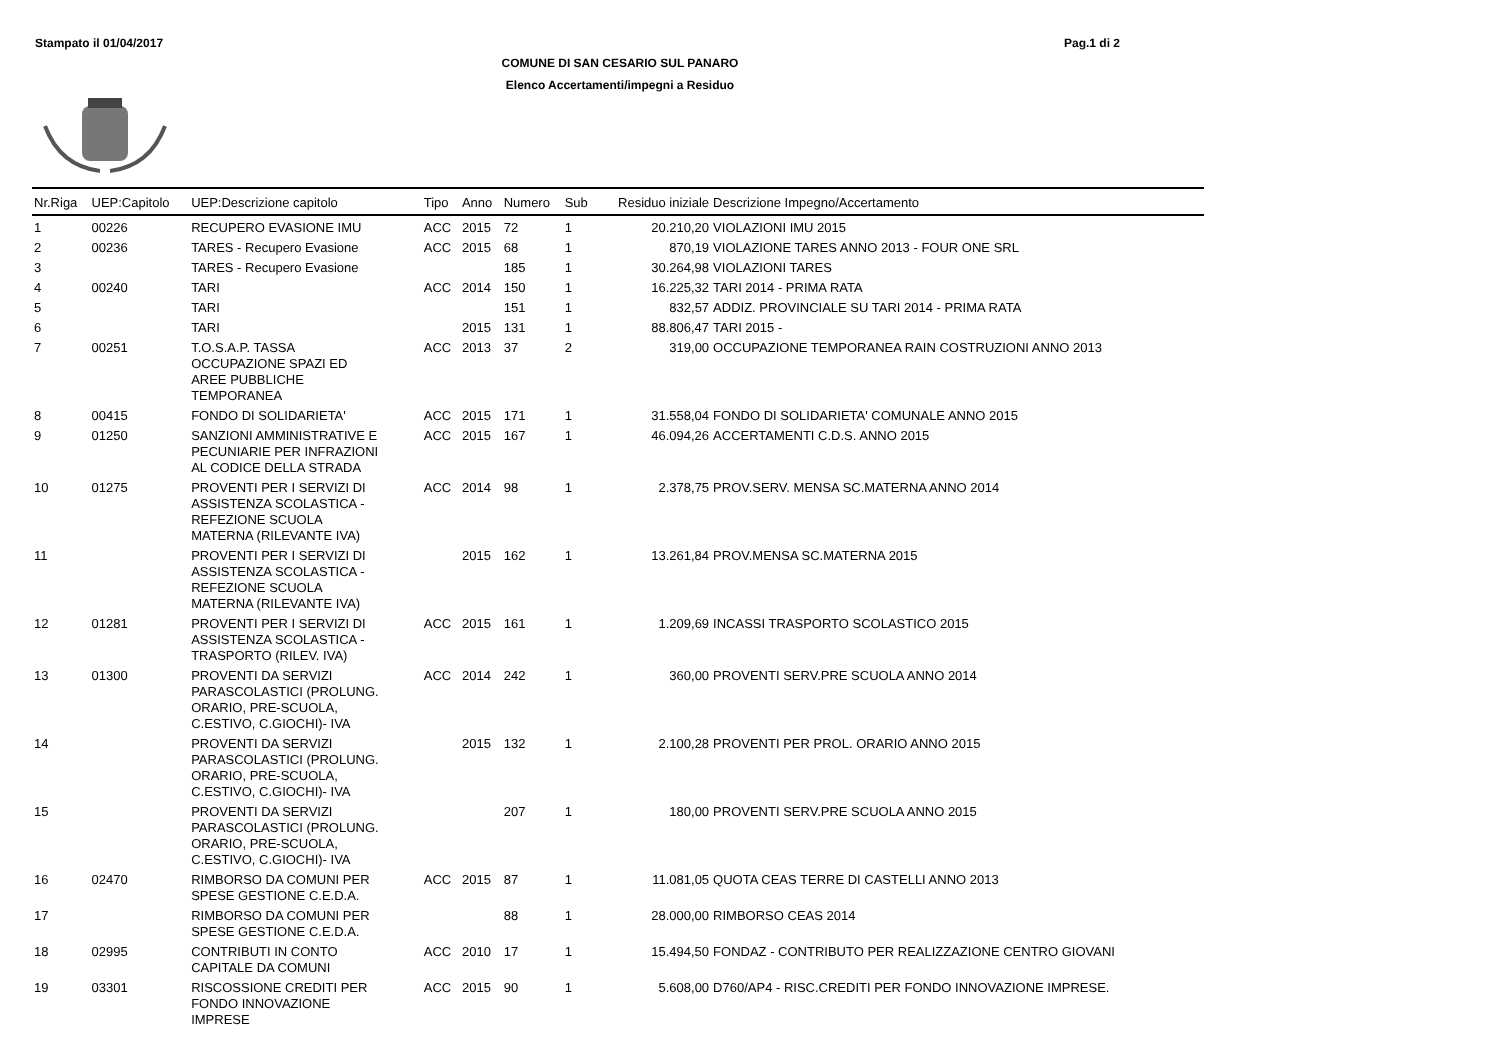Stampato il 01/04/2017 Pag.1 di 2
COMUNE DI SAN CESARIO SUL PANARO
Elenco Accertamenti/impegni a Residuo
| Nr.Riga | UEP:Capitolo | UEP:Descrizione capitolo | Tipo | Anno | Numero | Sub | Residuo iniziale | Descrizione Impegno/Accertamento |
| --- | --- | --- | --- | --- | --- | --- | --- | --- |
| 1 | 00226 | RECUPERO EVASIONE IMU | ACC | 2015 | 72 | 1 | 20.210,20 | VIOLAZIONI IMU 2015 |
| 2 | 00236 | TARES - Recupero Evasione | ACC | 2015 | 68 | 1 | 870,19 | VIOLAZIONE TARES ANNO 2013 - FOUR ONE SRL |
| 3 | | TARES - Recupero Evasione | | | 185 | 1 | 30.264,98 | VIOLAZIONI TARES |
| 4 | 00240 | TARI | ACC | 2014 | 150 | 1 | 16.225,32 | TARI 2014 - PRIMA RATA |
| 5 | | TARI | | | 151 | 1 | 832,57 | ADDIZ. PROVINCIALE SU TARI 2014 - PRIMA RATA |
| 6 | | TARI | | 2015 | 131 | 1 | 88.806,47 | TARI 2015 - |
| 7 | 00251 | T.O.S.A.P. TASSA OCCUPAZIONE SPAZI ED AREE PUBBLICHE TEMPORANEA | ACC | 2013 | 37 | 2 | 319,00 | OCCUPAZIONE TEMPORANEA RAIN COSTRUZIONI ANNO 2013 |
| 8 | 00415 | FONDO DI SOLIDARIETA' | ACC | 2015 | 171 | 1 | 31.558,04 | FONDO DI SOLIDARIETA' COMUNALE ANNO 2015 |
| 9 | 01250 | SANZIONI AMMINISTRATIVE E PECUNIARIE PER INFRAZIONI AL CODICE DELLA STRADA | ACC | 2015 | 167 | 1 | 46.094,26 | ACCERTAMENTI C.D.S. ANNO 2015 |
| 10 | 01275 | PROVENTI PER I SERVIZI DI ASSISTENZA SCOLASTICA - REFEZIONE SCUOLA MATERNA (RILEVANTE IVA) | ACC | 2014 | 98 | 1 | 2.378,75 | PROV.SERV. MENSA SC.MATERNA ANNO 2014 |
| 11 | | PROVENTI PER I SERVIZI DI ASSISTENZA SCOLASTICA - REFEZIONE SCUOLA MATERNA (RILEVANTE IVA) | | 2015 | 162 | 1 | 13.261,84 | PROV.MENSA SC.MATERNA 2015 |
| 12 | 01281 | PROVENTI PER I SERVIZI DI ASSISTENZA SCOLASTICA - TRASPORTO (RILEV. IVA) | ACC | 2015 | 161 | 1 | 1.209,69 | INCASSI TRASPORTO SCOLASTICO 2015 |
| 13 | 01300 | PROVENTI DA SERVIZI PARASCOLASTICI (PROLUNG. ORARIO, PRE-SCUOLA, C.ESTIVO, C.GIOCHI)- IVA | ACC | 2014 | 242 | 1 | 360,00 | PROVENTI SERV.PRE SCUOLA ANNO 2014 |
| 14 | | PROVENTI DA SERVIZI PARASCOLASTICI (PROLUNG. ORARIO, PRE-SCUOLA, C.ESTIVO, C.GIOCHI)- IVA | | 2015 | 132 | 1 | 2.100,28 | PROVENTI PER PROL. ORARIO ANNO 2015 |
| 15 | | PROVENTI DA SERVIZI PARASCOLASTICI (PROLUNG. ORARIO, PRE-SCUOLA, C.ESTIVO, C.GIOCHI)- IVA | | | 207 | 1 | 180,00 | PROVENTI SERV.PRE SCUOLA ANNO 2015 |
| 16 | 02470 | RIMBORSO DA COMUNI PER SPESE GESTIONE C.E.D.A. | ACC | 2015 | 87 | 1 | 11.081,05 | QUOTA CEAS TERRE DI CASTELLI ANNO 2013 |
| 17 | | RIMBORSO DA COMUNI PER SPESE GESTIONE C.E.D.A. | | | 88 | 1 | 28.000,00 | RIMBORSO CEAS 2014 |
| 18 | 02995 | CONTRIBUTI IN CONTO CAPITALE DA COMUNI | ACC | 2010 | 17 | 1 | 15.494,50 | FONDAZ - CONTRIBUTO PER REALIZZAZIONE CENTRO GIOVANI |
| 19 | 03301 | RISCOSSIONE CREDITI PER FONDO INNOVAZIONE IMPRESE | ACC | 2015 | 90 | 1 | 5.608,00 | D760/AP4 - RISC.CREDITI PER FONDO INNOVAZIONE IMPRESE. |